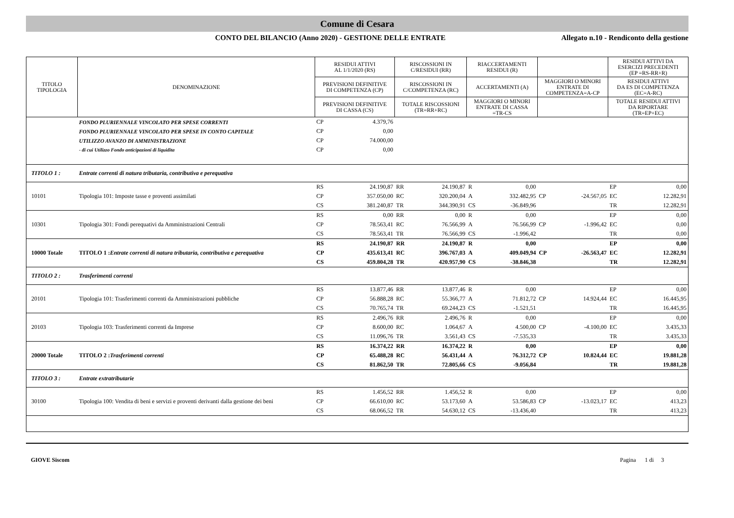Comune di Cesara
CONTO DEL BILANCIO (Anno 2020) - GESTIONE DELLE ENTRATE
Allegato n.10 - Rendiconto della gestione
| TITOLO TIPOLOGIA | DENOMINAZIONE | RESIDUI ATTIVI AL 1/1/2020 (RS) | | RISCOSSIONI IN C/RESIDUI (RR) | | RIACCERTAMENTI RESIDUI (R) | | | | RESIDUI ATTIVI DA ESERCIZI PRECEDENTI (EP =RS-RR+R) | |
| --- | --- | --- | --- | --- | --- | --- | --- | --- | --- | --- | --- |
| | | PREVISIONI DEFINITIVE DI COMPETENZA (CP) | | RISCOSSIONI IN C/COMPETENZA (RC) | | ACCERTAMENTI (A) | | MAGGIORI O MINORI ENTRATE DI COMPETENZA=A-CP | | RESIDUI ATTIVI DA ES DI COMPETENZA (EC=A-RC) | |
| | | PREVISIONI DEFINITIVE DI CASSA (CS) | | TOTALE RISCOSSIONI (TR=RR+RC) | | MAGGIORI O MINORI ENTRATE DI CASSA =TR-CS | | | | TOTALE RESIDUI ATTIVI DA RIPORTARE (TR=EP+EC) | |
| | FONDO PLURIENNALE VINCOLATO PER SPESE CORRENTI | CP | 4.379,76 | | | | | | | | |
| | FONDO PLURIENNALE VINCOLATO PER SPESE IN CONTO CAPITALE | CP | 0,00 | | | | | | | | |
| | UTILIZZO AVANZO DI AMMINISTRAZIONE | CP | 74.000,00 | | | | | | | | |
| | - di cui Utilizzo Fondo anticipazioni di liquidita | CP | 0,00 | | | | | | | | |
| TITOLO 1 : | Entrate correnti di natura tributaria, contributiva e perequativa | | | | | | | | | | |
| | | RS | 24.190,87 | RR | 24.190,87 | R | 0,00 | | | EP | 0,00 |
| 10101 | Tipologia 101: Imposte tasse e proventi assimilati | CP | 357.050,00 | RC | 320.200,04 | A | 332.482,95 | CP | -24.567,05 | EC | 12.282,91 |
| | | CS | 381.240,87 | TR | 344.390,91 | CS | -36.849,96 | | | TR | 12.282,91 |
| | | RS | 0,00 | RR | 0,00 | R | 0,00 | | | EP | 0,00 |
| 10301 | Tipologia 301: Fondi perequativi da Amministrazioni Centrali | CP | 78.563,41 | RC | 76.566,99 | A | 76.566,99 | CP | -1.996,42 | EC | 0,00 |
| | | CS | 78.563,41 | TR | 76.566,99 | CS | -1.996,42 | | | TR | 0,00 |
| | | RS | 24.190,87 | RR | 24.190,87 | R | 0,00 | | | EP | 0,00 |
| 10000 Totale | TITOLO 1 : Entrate correnti di natura tributaria, contributiva e perequativa | CP | 435.613,41 | RC | 396.767,03 | A | 409.049,94 | CP | -26.563,47 | EC | 12.282,91 |
| | | CS | 459.804,28 | TR | 420.957,90 | CS | -38.846,38 | | | TR | 12.282,91 |
| TITOLO 2 : | Trasferimenti correnti | | | | | | | | | | |
| | | RS | 13.877,46 | RR | 13.877,46 | R | 0,00 | | | EP | 0,00 |
| 20101 | Tipologia 101: Trasferimenti correnti da Amministrazioni pubbliche | CP | 56.888,28 | RC | 55.366,77 | A | 71.812,72 | CP | 14.924,44 | EC | 16.445,95 |
| | | CS | 70.765,74 | TR | 69.244,23 | CS | -1.521,51 | | | TR | 16.445,95 |
| | | RS | 2.496,76 | RR | 2.496,76 | R | 0,00 | | | EP | 0,00 |
| 20103 | Tipologia 103: Trasferimenti correnti da Imprese | CP | 8.600,00 | RC | 1.064,67 | A | 4.500,00 | CP | -4.100,00 | EC | 3.435,33 |
| | | CS | 11.096,76 | TR | 3.561,43 | CS | -7.535,33 | | | TR | 3.435,33 |
| | | RS | 16.374,22 | RR | 16.374,22 | R | 0,00 | | | EP | 0,00 |
| 20000 Totale | TITOLO 2 : Trasferimenti correnti | CP | 65.488,28 | RC | 56.431,44 | A | 76.312,72 | CP | 10.824,44 | EC | 19.881,28 |
| | | CS | 81.862,50 | TR | 72.805,66 | CS | -9.056,84 | | | TR | 19.881,28 |
| TITOLO 3 : | Entrate extratributarie | | | | | | | | | | |
| | | RS | 1.456,52 | RR | 1.456,52 | R | 0,00 | | | EP | 0,00 |
| 30100 | Tipologia 100: Vendita di beni e servizi e proventi derivanti dalla gestione dei beni | CP | 66.610,00 | RC | 53.173,60 | A | 53.586,83 | CP | -13.023,17 | EC | 413,23 |
| | | CS | 68.066,52 | TR | 54.630,12 | CS | -13.436,40 | | | TR | 413,23 |
GIOVE Siscom Pagina 1 di 3